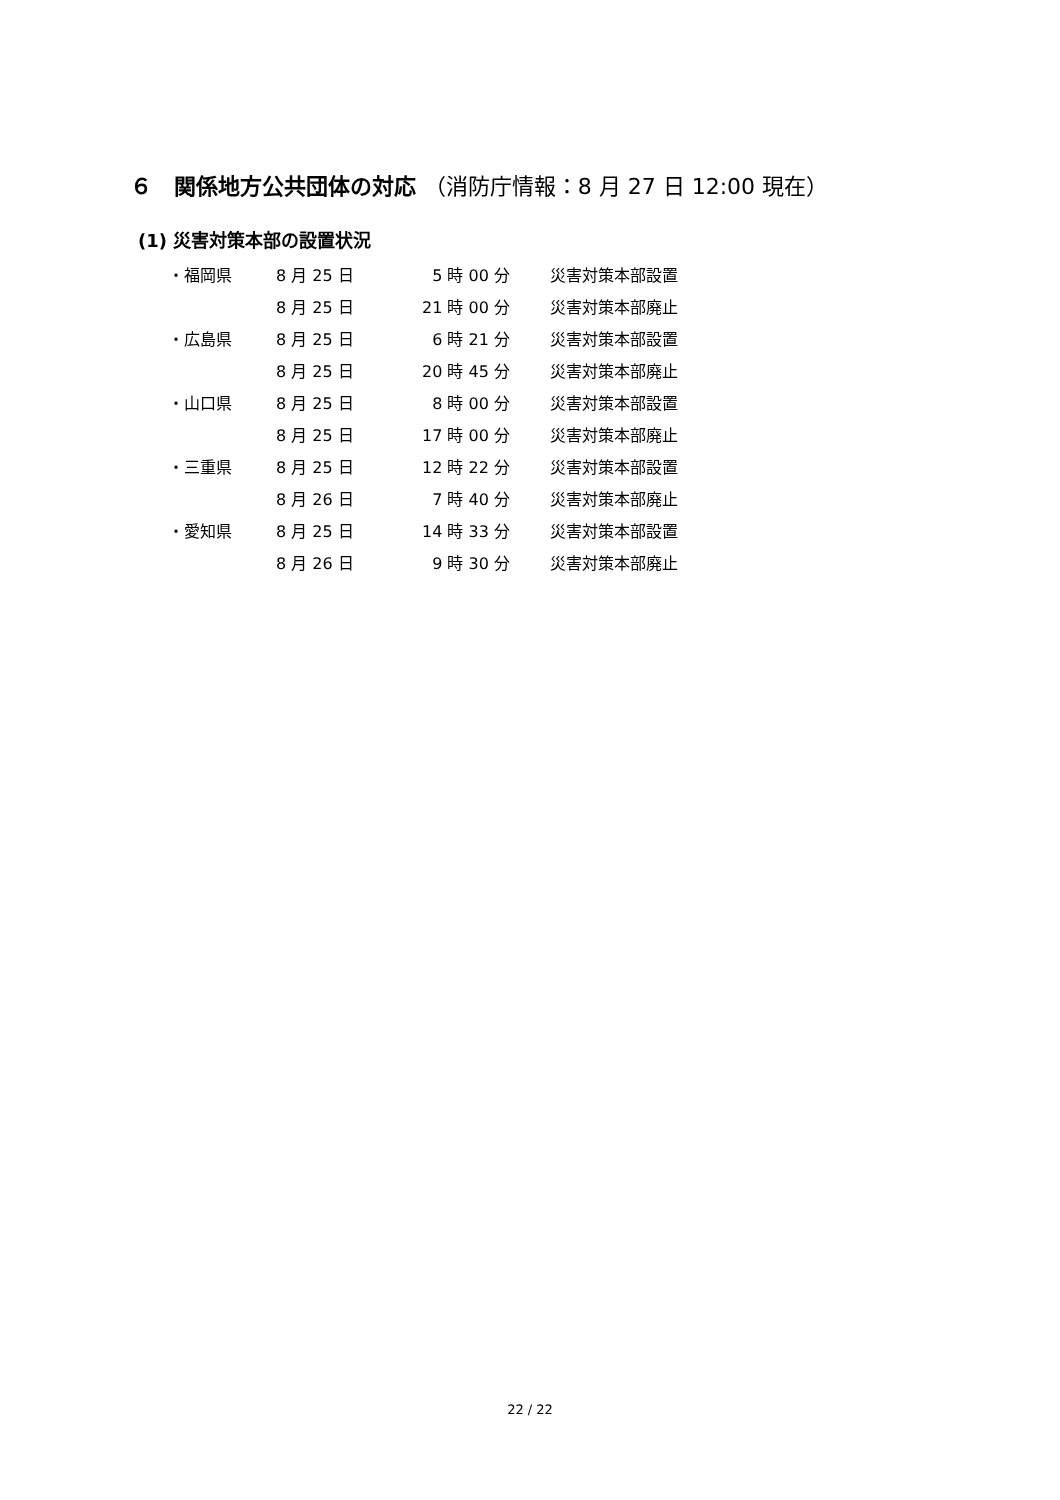６　関係地方公共団体の対応 （消防庁情報：8 月 27 日 12:00 現在）
(1) 災害対策本部の設置状況
| ・福岡県 | 8 月 25 日 | 5 時 00 分 | 災害対策本部設置 |
| | 8 月 25 日 | 21 時 00 分 | 災害対策本部廃止 |
| ・広島県 | 8 月 25 日 | 6 時 21 分 | 災害対策本部設置 |
| | 8 月 25 日 | 20 時 45 分 | 災害対策本部廃止 |
| ・山口県 | 8 月 25 日 | 8 時 00 分 | 災害対策本部設置 |
| | 8 月 25 日 | 17 時 00 分 | 災害対策本部廃止 |
| ・三重県 | 8 月 25 日 | 12 時 22 分 | 災害対策本部設置 |
| | 8 月 26 日 | 7 時 40 分 | 災害対策本部廃止 |
| ・愛知県 | 8 月 25 日 | 14 時 33 分 | 災害対策本部設置 |
| | 8 月 26 日 | 9 時 30 分 | 災害対策本部廃止 |
22 / 22